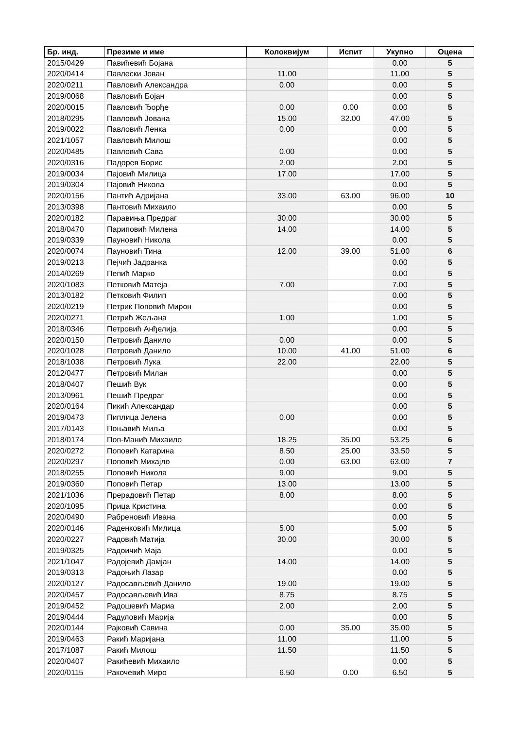| Бр. инд. | Презиме и име | Колоквијум | Испит | Укупно | Оцена |
| --- | --- | --- | --- | --- | --- |
| 2015/0429 | Павићевић Бојана | | | 0.00 | 5 |
| 2020/0414 | Павлески Јован | 11.00 | | 11.00 | 5 |
| 2020/0211 | Павловић Александра | 0.00 | | 0.00 | 5 |
| 2019/0068 | Павловић Бојан | | | 0.00 | 5 |
| 2020/0015 | Павловић Ђорђе | 0.00 | 0.00 | 0.00 | 5 |
| 2018/0295 | Павловић Јована | 15.00 | 32.00 | 47.00 | 5 |
| 2019/0022 | Павловић Ленка | 0.00 | | 0.00 | 5 |
| 2021/1057 | Павловић Милош | | | 0.00 | 5 |
| 2020/0485 | Павловић Сава | 0.00 | | 0.00 | 5 |
| 2020/0316 | Падорев Борис | 2.00 | | 2.00 | 5 |
| 2019/0034 | Пајовић Милица | 17.00 | | 17.00 | 5 |
| 2019/0304 | Пајовић Никола | | | 0.00 | 5 |
| 2020/0156 | Пантић Адријана | 33.00 | 63.00 | 96.00 | 10 |
| 2013/0398 | Пантовић Михаило | | | 0.00 | 5 |
| 2020/0182 | Паравиња Предраг | 30.00 | | 30.00 | 5 |
| 2018/0470 | Париповић Милена | 14.00 | | 14.00 | 5 |
| 2019/0339 | Пауновић Никола | | | 0.00 | 5 |
| 2020/0074 | Пауновић Тина | 12.00 | 39.00 | 51.00 | 6 |
| 2019/0213 | Пејчић Јадранка | | | 0.00 | 5 |
| 2014/0269 | Пепић Марко | | | 0.00 | 5 |
| 2020/1083 | Петковић Матеја | 7.00 | | 7.00 | 5 |
| 2013/0182 | Петковић Филип | | | 0.00 | 5 |
| 2020/0219 | Петрик Поповић Мирон | | | 0.00 | 5 |
| 2020/0271 | Петрић Жељана | 1.00 | | 1.00 | 5 |
| 2018/0346 | Петровић Анђелија | | | 0.00 | 5 |
| 2020/0150 | Петровић Данило | 0.00 | | 0.00 | 5 |
| 2020/1028 | Петровић Данило | 10.00 | 41.00 | 51.00 | 6 |
| 2018/1038 | Петровић Лука | 22.00 | | 22.00 | 5 |
| 2012/0477 | Петровић Милан | | | 0.00 | 5 |
| 2018/0407 | Пешић Вук | | | 0.00 | 5 |
| 2013/0961 | Пешић Предраг | | | 0.00 | 5 |
| 2020/0164 | Пикић Александар | | | 0.00 | 5 |
| 2019/0473 | Пиплица Јелена | 0.00 | | 0.00 | 5 |
| 2017/0143 | Поњавић Миља | | | 0.00 | 5 |
| 2018/0174 | Поп-Манић Михаило | 18.25 | 35.00 | 53.25 | 6 |
| 2020/0272 | Поповић Катарина | 8.50 | 25.00 | 33.50 | 5 |
| 2020/0297 | Поповић Михајло | 0.00 | 63.00 | 63.00 | 7 |
| 2018/0255 | Поповић Никола | 9.00 | | 9.00 | 5 |
| 2019/0360 | Поповић Петар | 13.00 | | 13.00 | 5 |
| 2021/1036 | Прерадовић Петар | 8.00 | | 8.00 | 5 |
| 2020/1095 | Прица Кристина | | | 0.00 | 5 |
| 2020/0490 | Рабреновић Ивана | | | 0.00 | 5 |
| 2020/0146 | Раденковић Милица | 5.00 | | 5.00 | 5 |
| 2020/0227 | Радовић Матија | 30.00 | | 30.00 | 5 |
| 2019/0325 | Радоичић Маја | | | 0.00 | 5 |
| 2021/1047 | Радојевић Дамјан | 14.00 | | 14.00 | 5 |
| 2019/0313 | Радоњић Лазар | | | 0.00 | 5 |
| 2020/0127 | Радосављевић Данило | 19.00 | | 19.00 | 5 |
| 2020/0457 | Радосављевић Ива | 8.75 | | 8.75 | 5 |
| 2019/0452 | Радошевић Мариа | 2.00 | | 2.00 | 5 |
| 2019/0444 | Радуловић Марија | | | 0.00 | 5 |
| 2020/0144 | Рајковић Савина | 0.00 | 35.00 | 35.00 | 5 |
| 2019/0463 | Ракић Маријана | 11.00 | | 11.00 | 5 |
| 2017/1087 | Ракић Милош | 11.50 | | 11.50 | 5 |
| 2020/0407 | Ракићевић Михаило | | | 0.00 | 5 |
| 2020/0115 | Ракочевић Миро | 6.50 | 0.00 | 6.50 | 5 |